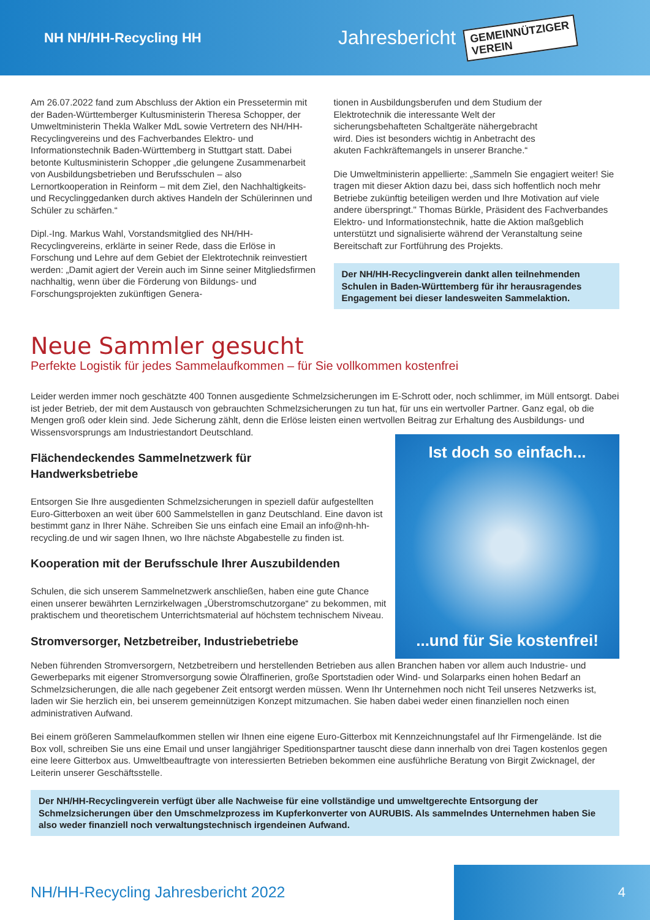NH NH/HH-Recycling HH
Jahresbericht
GEMEINNÜTZIGER
VEREIN
Am 26.07.2022 fand zum Abschluss der Aktion ein Pressetermin mit der Baden-Württemberger Kultusministerin Theresa Schopper, der Umweltministerin Thekla Walker MdL sowie Vertretern des NH/HH-Recyclingvereins und des Fachverbandes Elektro- und Informationstechnik Baden-Württemberg in Stuttgart statt. Dabei betonte Kultusministerin Schopper „die gelungene Zusammenarbeit von Ausbildungsbetrieben und Berufsschulen – also Lernortkooperation in Reinform – mit dem Ziel, den Nachhaltigkeits- und Recyclinggedanken durch aktives Handeln der Schülerinnen und Schüler zu schärfen.“
Dipl.-Ing. Markus Wahl, Vorstandsmitglied des NH/HH-Recyclingvereins, erklärte in seiner Rede, dass die Erlöse in Forschung und Lehre auf dem Gebiet der Elektrotechnik reinvestiert werden: „Damit agiert der Verein auch im Sinne seiner Mitgliedsfirmen nachhaltig, wenn über die Förderung von Bildungs- und Forschungsprojekten zukünftigen Genera-
tionen in Ausbildungsberufen und dem Studium der Elektrotechnik die interessante Welt der sicherungsbehafteten Schaltgeräte nähergebracht wird. Dies ist besonders wichtig in Anbetracht des akuten Fachkräftemangels in unserer Branche.“
Die Umweltministerin appellierte: „Sammeln Sie engagiert weiter! Sie tragen mit dieser Aktion dazu bei, dass sich hoffentlich noch mehr Betriebe zukünftig beteiligen werden und Ihre Motivation auf viele andere überspringt." Thomas Bürkle, Präsident des Fachverbandes Elektro- und Informationstechnik, hatte die Aktion maßgeblich unterstützt und signalisierte während der Veranstaltung seine Bereitschaft zur Fortführung des Projekts.
Der NH/HH-Recyclingverein dankt allen teilnehmenden Schulen in Baden-Württemberg für ihr herausragendes Engagement bei dieser landesweiten Sammelaktion.
Neue Sammler gesucht
Perfekte Logistik für jedes Sammelaufkommen – für Sie vollkommen kostenfrei
Leider werden immer noch geschätzte 400 Tonnen ausgediente Schmelzsicherungen im E-Schrott oder, noch schlimmer, im Müll entsorgt. Dabei ist jeder Betrieb, der mit dem Austausch von gebrauchten Schmelzsicherungen zu tun hat, für uns ein wertvoller Partner. Ganz egal, ob die Mengen groß oder klein sind. Jede Sicherung zählt, denn die Erlöse leisten einen wertvollen Beitrag zur Erhaltung des Ausbildungs- und Wissensvorsprungs am Industriestandort Deutschland.
Flächendeckendes Sammelnetzwerk für
Handwerksbetriebe
Entsorgen Sie Ihre ausgedienten Schmelzsicherungen in speziell dafür aufgestellten Euro-Gitterboxen an weit über 600 Sammelstellen in ganz Deutschland. Eine davon ist bestimmt ganz in Ihrer Nähe. Schreiben Sie uns einfach eine Email an info@nh-hh-recycling.de und wir sagen Ihnen, wo Ihre nächste Abgabestelle zu finden ist.
Kooperation mit der Berufsschule Ihrer Auszubildenden
Schulen, die sich unserem Sammelnetzwerk anschließen, haben eine gute Chance einen unserer bewährten Lernzirkelwagen „Überstromschutzorgane“ zu bekommen, mit praktischem und theoretischem Unterrichtsmaterial auf höchstem technischem Niveau.
Stromversorger, Netzbetreiber, Industriebetriebe
Ist doch so einfach...
...und für Sie kostenfrei!
Neben führenden Stromversorgern, Netzbetreibern und herstellenden Betrieben aus allen Branchen haben vor allem auch Industrie- und Gewerbeparks mit eigener Stromversorgung sowie Ölraffinerien, große Sportstadien oder Wind- und Solarparks einen hohen Bedarf an Schmelzsicherungen, die alle nach gegebener Zeit entsorgt werden müssen. Wenn Ihr Unternehmen noch nicht Teil unseres Netzwerks ist, laden wir Sie herzlich ein, bei unserem gemeinnützigen Konzept mitzumachen. Sie haben dabei weder einen finanziellen noch einen administrativen Aufwand.
Bei einem größeren Sammelaufkommen stellen wir Ihnen eine eigene Euro-Gitterbox mit Kennzeichnungstafel auf Ihr Firmengelände. Ist die Box voll, schreiben Sie uns eine Email und unser langjähriger Speditionspartner tauscht diese dann innerhalb von drei Tagen kostenlos gegen eine leere Gitterbox aus. Umweltbeauftragte von interessierten Betrieben bekommen eine ausführliche Beratung von Birgit Zwicknagel, der Leiterin unserer Geschäftsstelle.
Der NH/HH-Recyclingverein verfügt über alle Nachweise für eine vollständige und umweltgerechte Entsorgung der Schmelzsicherungen über den Umschmelzprozess im Kupferkonverter von AURUBIS. Als sammelndes Unternehmen haben Sie also weder finanziell noch verwaltungstechnisch irgendeinen Aufwand.
NH/HH-Recycling Jahresbericht 2022
4